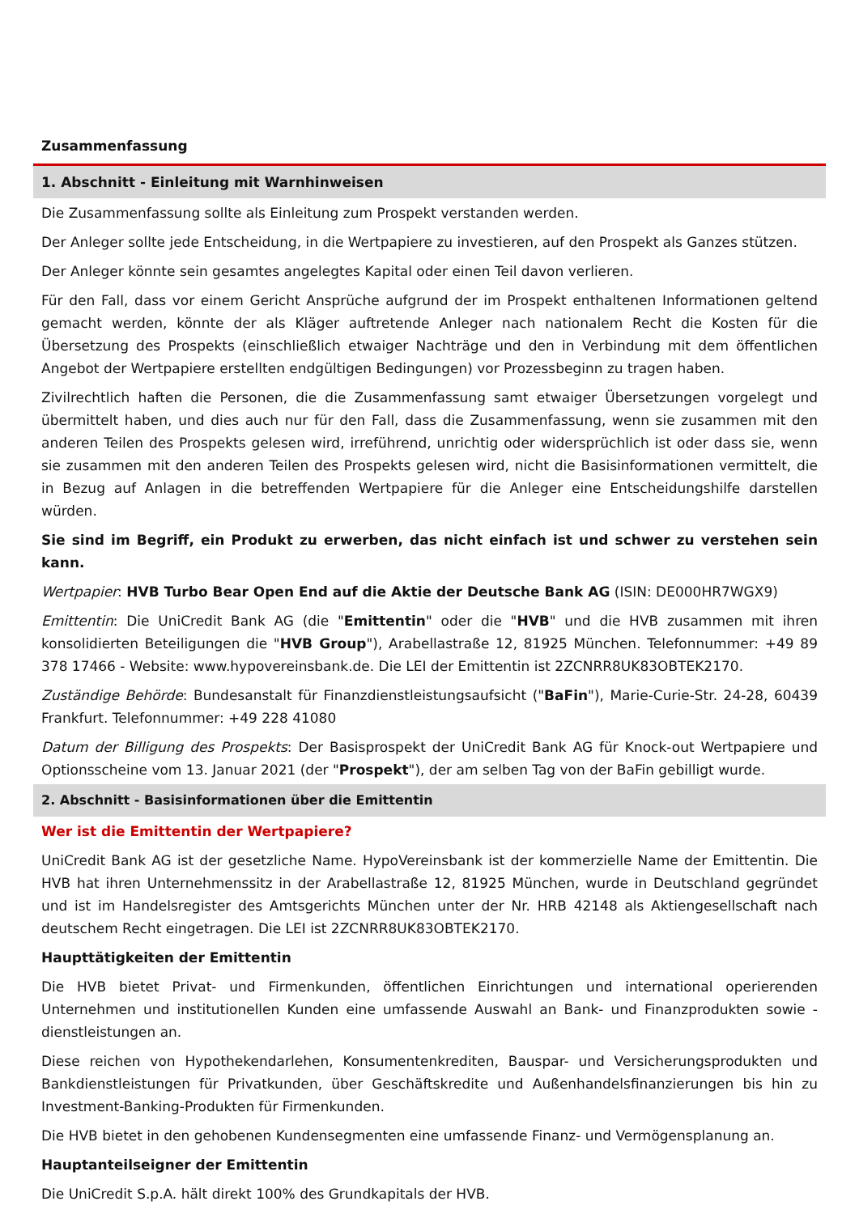Zusammenfassung
1. Abschnitt - Einleitung mit Warnhinweisen
Die Zusammenfassung sollte als Einleitung zum Prospekt verstanden werden.
Der Anleger sollte jede Entscheidung, in die Wertpapiere zu investieren, auf den Prospekt als Ganzes stützen.
Der Anleger könnte sein gesamtes angelegtes Kapital oder einen Teil davon verlieren.
Für den Fall, dass vor einem Gericht Ansprüche aufgrund der im Prospekt enthaltenen Informationen geltend gemacht werden, könnte der als Kläger auftretende Anleger nach nationalem Recht die Kosten für die Übersetzung des Prospekts (einschließlich etwaiger Nachträge und den in Verbindung mit dem öffentlichen Angebot der Wertpapiere erstellten endgültigen Bedingungen) vor Prozessbeginn zu tragen haben.
Zivilrechtlich haften die Personen, die die Zusammenfassung samt etwaiger Übersetzungen vorgelegt und übermittelt haben, und dies auch nur für den Fall, dass die Zusammenfassung, wenn sie zusammen mit den anderen Teilen des Prospekts gelesen wird, irreführend, unrichtig oder widersprüchlich ist oder dass sie, wenn sie zusammen mit den anderen Teilen des Prospekts gelesen wird, nicht die Basisinformationen vermittelt, die in Bezug auf Anlagen in die betreffenden Wertpapiere für die Anleger eine Entscheidungshilfe darstellen würden.
Sie sind im Begriff, ein Produkt zu erwerben, das nicht einfach ist und schwer zu verstehen sein kann.
Wertpapier: HVB Turbo Bear Open End auf die Aktie der Deutsche Bank AG (ISIN: DE000HR7WGX9)
Emittentin: Die UniCredit Bank AG (die "Emittentin" oder die "HVB" und die HVB zusammen mit ihren konsolidierten Beteiligungen die "HVB Group"), Arabellastraße 12, 81925 München. Telefonnummer: +49 89 378 17466 - Website: www.hypovereinsbank.de. Die LEI der Emittentin ist 2ZCNRR8UK83OBTEK2170.
Zuständige Behörde: Bundesanstalt für Finanzdienstleistungsaufsicht ("BaFin"), Marie-Curie-Str. 24-28, 60439 Frankfurt. Telefonnummer: +49 228 41080
Datum der Billigung des Prospekts: Der Basisprospekt der UniCredit Bank AG für Knock-out Wertpapiere und Optionsscheine vom 13. Januar 2021 (der "Prospekt"), der am selben Tag von der BaFin gebilligt wurde.
2. Abschnitt - Basisinformationen über die Emittentin
Wer ist die Emittentin der Wertpapiere?
UniCredit Bank AG ist der gesetzliche Name. HypoVereinsbank ist der kommerzielle Name der Emittentin. Die HVB hat ihren Unternehmenssitz in der Arabellastraße 12, 81925 München, wurde in Deutschland gegründet und ist im Handelsregister des Amtsgerichts München unter der Nr. HRB 42148 als Aktiengesellschaft nach deutschem Recht eingetragen. Die LEI ist 2ZCNRR8UK83OBTEK2170.
Haupttätigkeiten der Emittentin
Die HVB bietet Privat- und Firmenkunden, öffentlichen Einrichtungen und international operierenden Unternehmen und institutionellen Kunden eine umfassende Auswahl an Bank- und Finanzprodukten sowie -dienstleistungen an.
Diese reichen von Hypothekendarlehen, Konsumentenkrediten, Bauspar- und Versicherungsprodukten und Bankdienstleistungen für Privatkunden, über Geschäftskredite und Außenhandelsfinanzierungen bis hin zu Investment-Banking-Produkten für Firmenkunden.
Die HVB bietet in den gehobenen Kundensegmenten eine umfassende Finanz- und Vermögensplanung an.
Hauptanteilseigner der Emittentin
Die UniCredit S.p.A. hält direkt 100% des Grundkapitals der HVB.